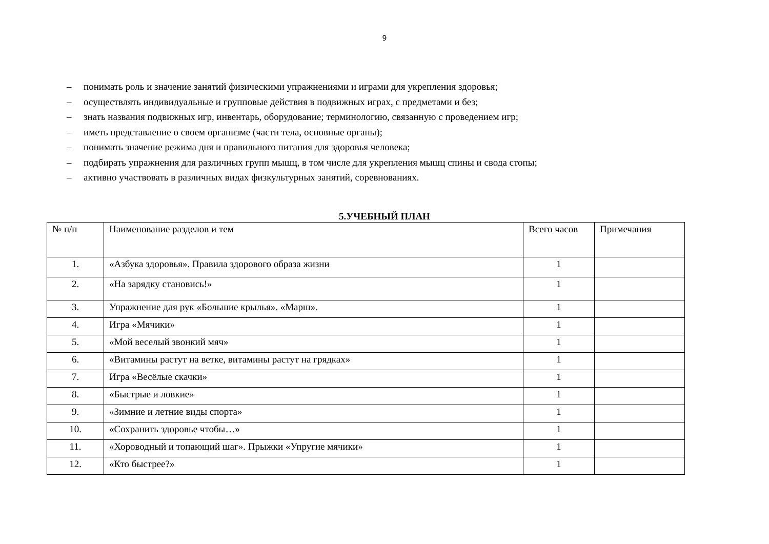9
– понимать роль и значение занятий физическими упражнениями и играми для укрепления здоровья;
– осуществлять индивидуальные и групповые действия в подвижных играх, с предметами и без;
– знать названия подвижных игр, инвентарь, оборудование; терминологию, связанную с проведением игр;
– иметь представление о своем организме (части тела, основные органы);
– понимать значение режима дня и правильного питания для здоровья человека;
– подбирать упражнения для различных групп мышц, в том числе для укрепления мышц спины и свода стопы;
– активно участвовать в различных видах физкультурных занятий, соревнованиях.
5.УЧЕБНЫЙ ПЛАН
| № п/п | Наименование разделов и тем | Всего часов | Примечания |
| 1. | «Азбука здоровья». Правила здорового образа жизни | 1 | |
| 2. | «На зарядку становись!» | 1 | |
| 3. | Упражнение для рук «Большие крылья». «Марш». | 1 | |
| 4. | Игра «Мячики» | 1 | |
| 5. | «Мой веселый звонкий мяч» | 1 | |
| 6. | «Витамины растут на ветке, витамины растут на грядках» | 1 | |
| 7. | Игра «Весёлые скачки» | 1 | |
| 8. | «Быстрые и ловкие» | 1 | |
| 9. | «Зимние и летние виды спорта» | 1 | |
| 10. | «Сохранить здоровье чтобы…» | 1 | |
| 11. | «Хороводный и топающий шаг». Прыжки «Упругие мячики» | 1 | |
| 12. | «Кто быстрее?» | 1 | |